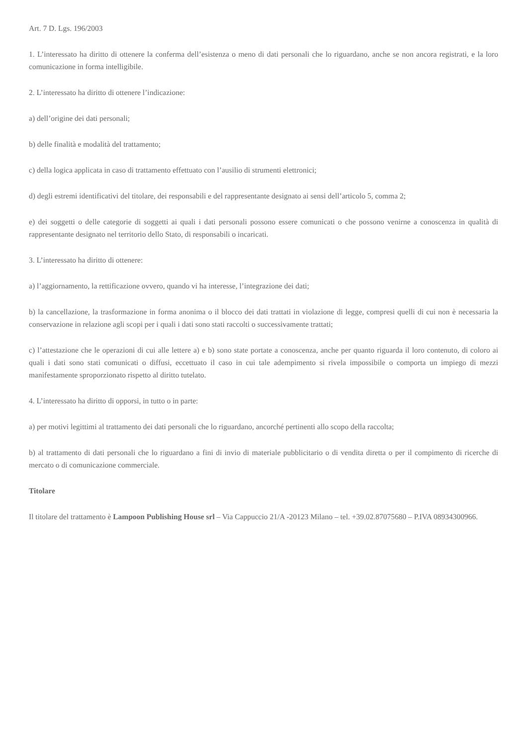Art. 7 D. Lgs. 196/2003
1. L’interessato ha diritto di ottenere la conferma dell’esistenza o meno di dati personali che lo riguardano, anche se non ancora registrati, e la loro comunicazione in forma intelligibile.
2. L’interessato ha diritto di ottenere l’indicazione:
a) dell’origine dei dati personali;
b) delle finalità e modalità del trattamento;
c) della logica applicata in caso di trattamento effettuato con l’ausilio di strumenti elettronici;
d) degli estremi identificativi del titolare, dei responsabili e del rappresentante designato ai sensi dell’articolo 5, comma 2;
e) dei soggetti o delle categorie di soggetti ai quali i dati personali possono essere comunicati o che possono venirne a conoscenza in qualità di rappresentante designato nel territorio dello Stato, di responsabili o incaricati.
3. L’interessato ha diritto di ottenere:
a) l’aggiornamento, la rettificazione ovvero, quando vi ha interesse, l’integrazione dei dati;
b) la cancellazione, la trasformazione in forma anonima o il blocco dei dati trattati in violazione di legge, compresi quelli di cui non è necessaria la conservazione in relazione agli scopi per i quali i dati sono stati raccolti o successivamente trattati;
c) l’attestazione che le operazioni di cui alle lettere a) e b) sono state portate a conoscenza, anche per quanto riguarda il loro contenuto, di coloro ai quali i dati sono stati comunicati o diffusi, eccettuato il caso in cui tale adempimento si rivela impossibile o comporta un impiego di mezzi manifestamente sproporzionato rispetto al diritto tutelato.
4. L’interessato ha diritto di opporsi, in tutto o in parte:
a) per motivi legittimi al trattamento dei dati personali che lo riguardano, ancorché pertinenti allo scopo della raccolta;
b) al trattamento di dati personali che lo riguardano a fini di invio di materiale pubblicitario o di vendita diretta o per il compimento di ricerche di mercato o di comunicazione commerciale.
Titolare
Il titolare del trattamento è Lampoon Publishing House srl – Via Cappuccio 21/A -20123 Milano – tel. +39.02.87075680 – P.IVA 08934300966.